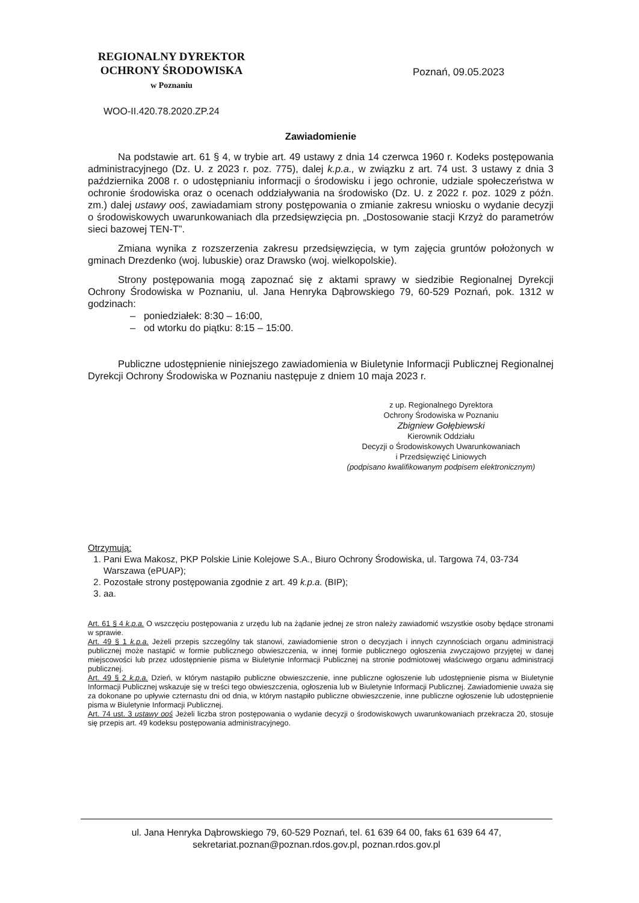REGIONALNY DYREKTOR
OCHRONY ŚRODOWISKA
w Poznaniu
Poznań, 09.05.2023
WOO-II.420.78.2020.ZP.24
Zawiadomienie
Na podstawie art. 61 § 4, w trybie art. 49 ustawy z dnia 14 czerwca 1960 r. Kodeks postępowania administracyjnego (Dz. U. z 2023 r. poz. 775), dalej k.p.a., w związku z art. 74 ust. 3 ustawy z dnia 3 października 2008 r. o udostępnianiu informacji o środowisku i jego ochronie, udziale społeczeństwa w ochronie środowiska oraz o ocenach oddziaływania na środowisko (Dz. U. z 2022 r. poz. 1029 z późn. zm.) dalej ustawy ooś, zawiadamiam strony postępowania o zmianie zakresu wniosku o wydanie decyzji o środowiskowych uwarunkowaniach dla przedsięwzięcia pn. „Dostosowanie stacji Krzyż do parametrów sieci bazowej TEN-T”.
Zmiana wynika z rozszerzenia zakresu przedsięwzięcia, w tym zajęcia gruntów położonych w gminach Drezdenko (woj. lubuskie) oraz Drawsko (woj. wielkopolskie).
Strony postępowania mogą zapoznać się z aktami sprawy w siedzibie Regionalnej Dyrekcji Ochrony Środowiska w Poznaniu, ul. Jana Henryka Dąbrowskiego 79, 60-529 Poznań, pok. 1312 w godzinach:
– poniedziałek: 8:30 – 16:00,
– od wtorku do piątku: 8:15 – 15:00.
Publiczne udostępnienie niniejszego zawiadomienia w Biuletynie Informacji Publicznej Regionalnej Dyrekcji Ochrony Środowiska w Poznaniu następuje z dniem 10 maja 2023 r.
z up. Regionalnego Dyrektora
Ochrony Środowiska w Poznaniu
Zbigniew Gołębiewski
Kierownik Oddziału
Decyzji o Środowiskowych Uwarunkowaniach
i Przedsięwzięć Liniowych
(podpisano kwalifikowanym podpisem elektronicznym)
Otrzymują:
1. Pani Ewa Makosz, PKP Polskie Linie Kolejowe S.A., Biuro Ochrony Środowiska, ul. Targowa 74, 03-734 Warszawa (ePUAP);
2. Pozostałe strony postępowania zgodnie z art. 49 k.p.a. (BIP);
3. aa.
Art. 61 § 4 k.p.a. O wszczęciu postępowania z urzędu lub na żądanie jednej ze stron należy zawiadomić wszystkie osoby będące stronami w sprawie.
Art. 49 § 1 k.p.a. Jeżeli przepis szczególny tak stanowi, zawiadomienie stron o decyzjach i innych czynnościach organu administracji publicznej może nastąpić w formie publicznego obwieszczenia, w innej formie publicznego ogłoszenia zwyczajowo przyjętej w danej miejscowości lub przez udostępnienie pisma w Biuletynie Informacji Publicznej na stronie podmiotowej właściwego organu administracji publicznej.
Art. 49 § 2 k.p.a. Dzień, w którym nastąpiło publiczne obwieszczenie, inne publiczne ogłoszenie lub udostępnienie pisma w Biuletynie Informacji Publicznej wskazuje się w treści tego obwieszczenia, ogłoszenia lub w Biuletynie Informacji Publicznej. Zawiadomienie uważa się za dokonane po upływie czternastu dni od dnia, w którym nastąpiło publiczne obwieszczenie, inne publiczne ogłoszenie lub udostępnienie pisma w Biuletynie Informacji Publicznej.
Art. 74 ust. 3 ustawy ooś Jeżeli liczba stron postępowania o wydanie decyzji o środowiskowych uwarunkowaniach przekracza 20, stosuje się przepis art. 49 kodeksu postępowania administracyjnego.
ul. Jana Henryka Dąbrowskiego 79, 60-529 Poznań, tel. 61 639 64 00, faks 61 639 64 47,
sekretariat.poznan@poznan.rdos.gov.pl, poznan.rdos.gov.pl